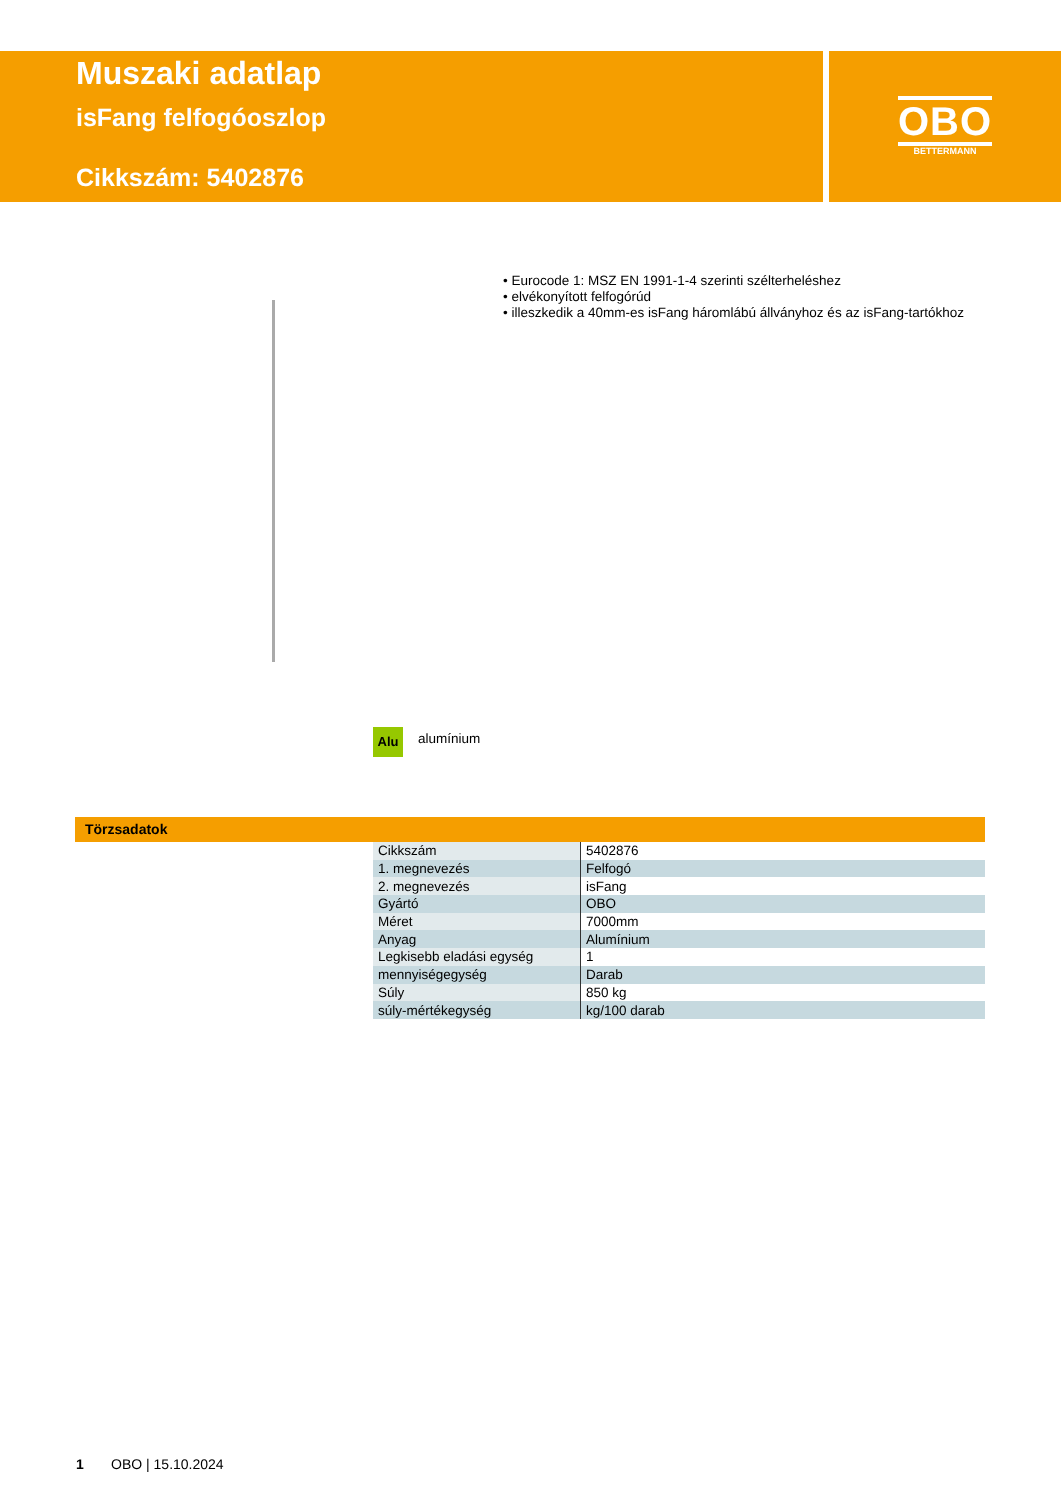Muszaki adatlap
isFang felfogóoszlop
Cikkszám: 5402876
OBO
BETTERMANN
• Eurocode 1: MSZ EN 1991-1-4 szerinti szélterheléshez
• elvékonyított felfogórúd
• illeszkedik a 40mm-es isFang háromlábú állványhoz és az isFang-tartókhoz
Alu alumínium
Törzsadatok
| Cikkszám | 5402876 |
| 1. megnevezés | Felfogó |
| 2. megnevezés | isFang |
| Gyártó | OBO |
| Méret | 7000mm |
| Anyag | Alumínium |
| Legkisebb eladási egység | 1 |
| mennyiségegység | Darab |
| Súly | 850 kg |
| súly-mértékegység | kg/100 darab |
1 OBO | 15.10.2024